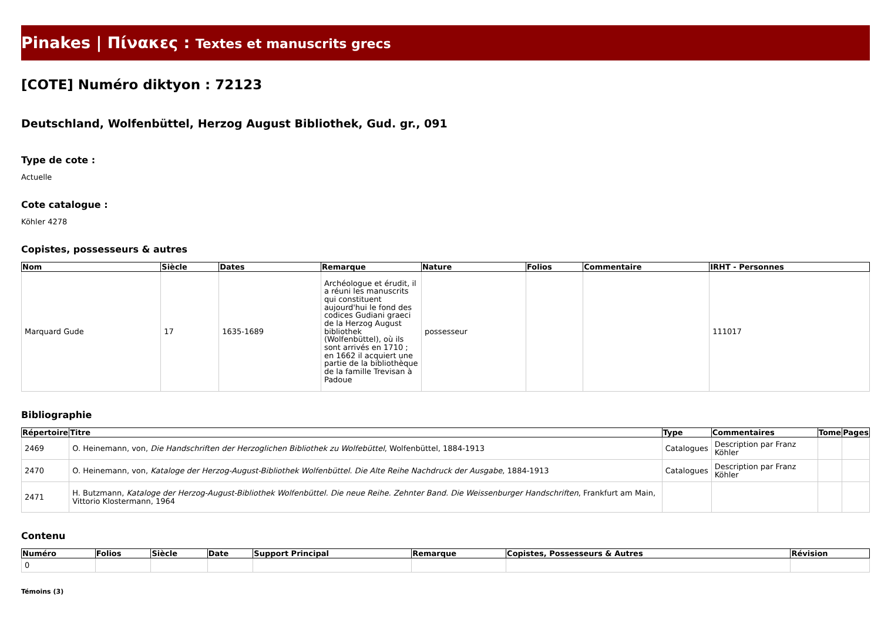Pinakes | Πίνακες : Textes et manuscrits grecs
[COTE] Numéro diktyon : 72123
Deutschland, Wolfenbüttel, Herzog August Bibliothek, Gud. gr., 091
Type de cote :
Actuelle
Cote catalogue :
Köhler 4278
Copistes, possesseurs & autres
| Nom | Siècle | Dates | Remarque | Nature | Folios | Commentaire | IRHT - Personnes |
| --- | --- | --- | --- | --- | --- | --- | --- |
| Marquard Gude | 17 | 1635-1689 | Archéologue et érudit, il a réuni les manuscrits qui constituent aujourd'hui le fond des codices Gudiani graeci de la Herzog August bibliothek (Wolfenbüttel), où ils sont arrivés en 1710 ; en 1662 il acquiert une partie de la bibliothèque de la famille Trevisan à Padoue | possesseur | | | 111017 |
Bibliographie
| Répertoire | Titre | Type | Commentaires | Tome | Pages |
| --- | --- | --- | --- | --- | --- |
| 2469 | O. Heinemann, von, Die Handschriften der Herzoglichen Bibliothek zu Wolfebüttel , Wolfenbüttel, 1884-1913 | Catalogues | Description par Franz Köhler | | |
| 2470 | O. Heinemann, von, Kataloge der Herzog-August-Bibliothek Wolfenbüttel. Die Alte Reihe Nachdruck der Ausgabe , 1884-1913 | Catalogues | Description par Franz Köhler | | |
| 2471 | H. Butzmann, Kataloge der Herzog-August-Bibliothek Wolfenbüttel. Die neue Reihe. Zehnter Band. Die Weissenburger Handschriften , Frankfurt am Main, Vittorio Klostermann, 1964 | | | | |
Contenu
| Numéro | Folios | Siècle | Date | Support Principal | Remarque | Copistes, Possesseurs & Autres | Révision |
| --- | --- | --- | --- | --- | --- | --- | --- |
| 0 | | | | | | | |
Témoins (3)